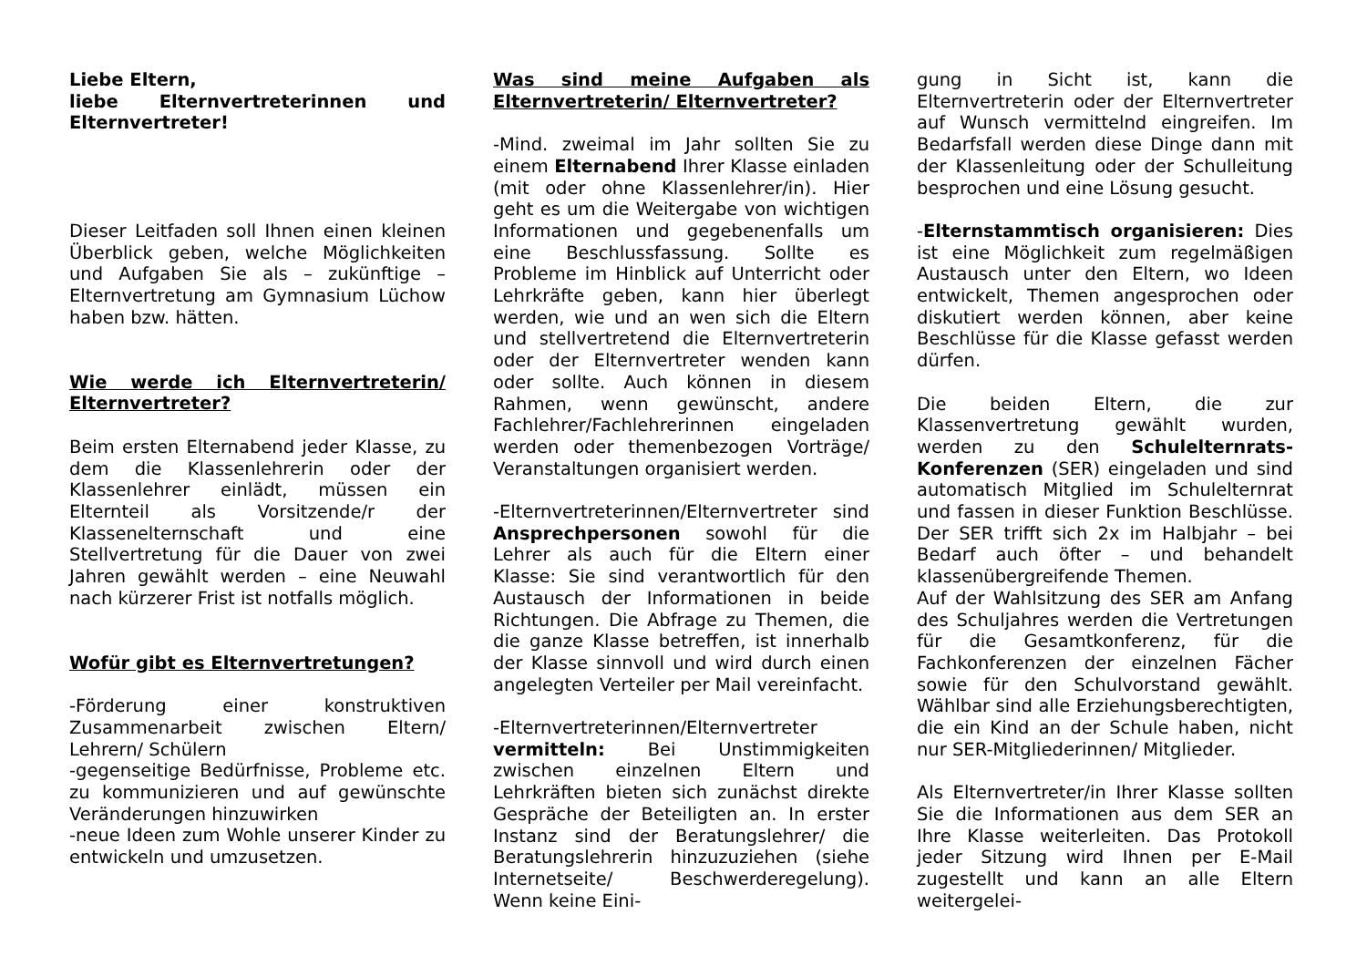Liebe Eltern,
liebe Elternvertreterinnen und Elternvertreter!
Dieser Leitfaden soll Ihnen einen kleinen Überblick geben, welche Möglichkeiten und Aufgaben Sie als – zukünftige – Elternvertretung am Gymnasium Lüchow haben bzw. hätten.
Wie werde ich Elternvertreterin/ Elternvertreter?
Beim ersten Elternabend jeder Klasse, zu dem die Klassenlehrerin oder der Klassenlehrer einlädt, müssen ein Elternteil als Vorsitzende/r der Klassenelternschaft und eine Stellvertretung für die Dauer von zwei Jahren gewählt werden – eine Neuwahl nach kürzerer Frist ist notfalls möglich.
Wofür gibt es Elternvertretungen?
-Förderung einer konstruktiven Zusammenarbeit zwischen Eltern/ Lehrern/ Schülern
-gegenseitige Bedürfnisse, Probleme etc. zu kommunizieren und auf gewünschte Veränderungen hinzuwirken
-neue Ideen zum Wohle unserer Kinder zu entwickeln und umzusetzen.
Was sind meine Aufgaben als Elternvertreterin/ Elternvertreter?
-Mind. zweimal im Jahr sollten Sie zu einem Elternabend Ihrer Klasse einladen (mit oder ohne Klassenlehrer/in). Hier geht es um die Weitergabe von wichtigen Informationen und gegebenenfalls um eine Beschlussfassung. Sollte es Probleme im Hinblick auf Unterricht oder Lehrkräfte geben, kann hier überlegt werden, wie und an wen sich die Eltern und stellvertretend die Elternvertreterin oder der Elternvertreter wenden kann oder sollte. Auch können in diesem Rahmen, wenn gewünscht, andere Fachlehrer/Fachlehrerinnen eingeladen werden oder themenbezogen Vorträge/ Veranstaltungen organisiert werden.
-Elternvertreterinnen/Elternvertreter sind Ansprechpersonen sowohl für die Lehrer als auch für die Eltern einer Klasse: Sie sind verantwortlich für den Austausch der Informationen in beide Richtungen. Die Abfrage zu Themen, die die ganze Klasse betreffen, ist innerhalb der Klasse sinnvoll und wird durch einen angelegten Verteiler per Mail vereinfacht.
-Elternvertreterinnen/Elternvertreter vermitteln: Bei Unstimmigkeiten zwischen einzelnen Eltern und Lehrkräften bieten sich zunächst direkte Gespräche der Beteiligten an. In erster Instanz sind der Beratungslehrer/ die Beratungslehrerin hinzuzuziehen (siehe Internetseite/ Beschwerderegelung). Wenn keine Eini-
gung in Sicht ist, kann die Elternvertreterin oder der Elternvertreter auf Wunsch vermittelnd eingreifen. Im Bedarfsfall werden diese Dinge dann mit der Klassenleitung oder der Schulleitung besprochen und eine Lösung gesucht.
-Elternstammtisch organisieren: Dies ist eine Möglichkeit zum regelmäßigen Austausch unter den Eltern, wo Ideen entwickelt, Themen angesprochen oder diskutiert werden können, aber keine Beschlüsse für die Klasse gefasst werden dürfen.
Die beiden Eltern, die zur Klassenvertretung gewählt wurden, werden zu den Schulelternrats-Konferenzen (SER) eingeladen und sind automatisch Mitglied im Schulelternrat und fassen in dieser Funktion Beschlüsse. Der SER trifft sich 2x im Halbjahr – bei Bedarf auch öfter – und behandelt klassenübergreifende Themen.
Auf der Wahlsitzung des SER am Anfang des Schuljahres werden die Vertretungen für die Gesamtkonferenz, für die Fachkonferenzen der einzelnen Fächer sowie für den Schulvorstand gewählt. Wählbar sind alle Erziehungsberechtigten, die ein Kind an der Schule haben, nicht nur SER-Mitgliederinnen/ Mitglieder.
Als Elternvertreter/in Ihrer Klasse sollten Sie die Informationen aus dem SER an Ihre Klasse weiterleiten. Das Protokoll jeder Sitzung wird Ihnen per E-Mail zugestellt und kann an alle Eltern weitergelei-